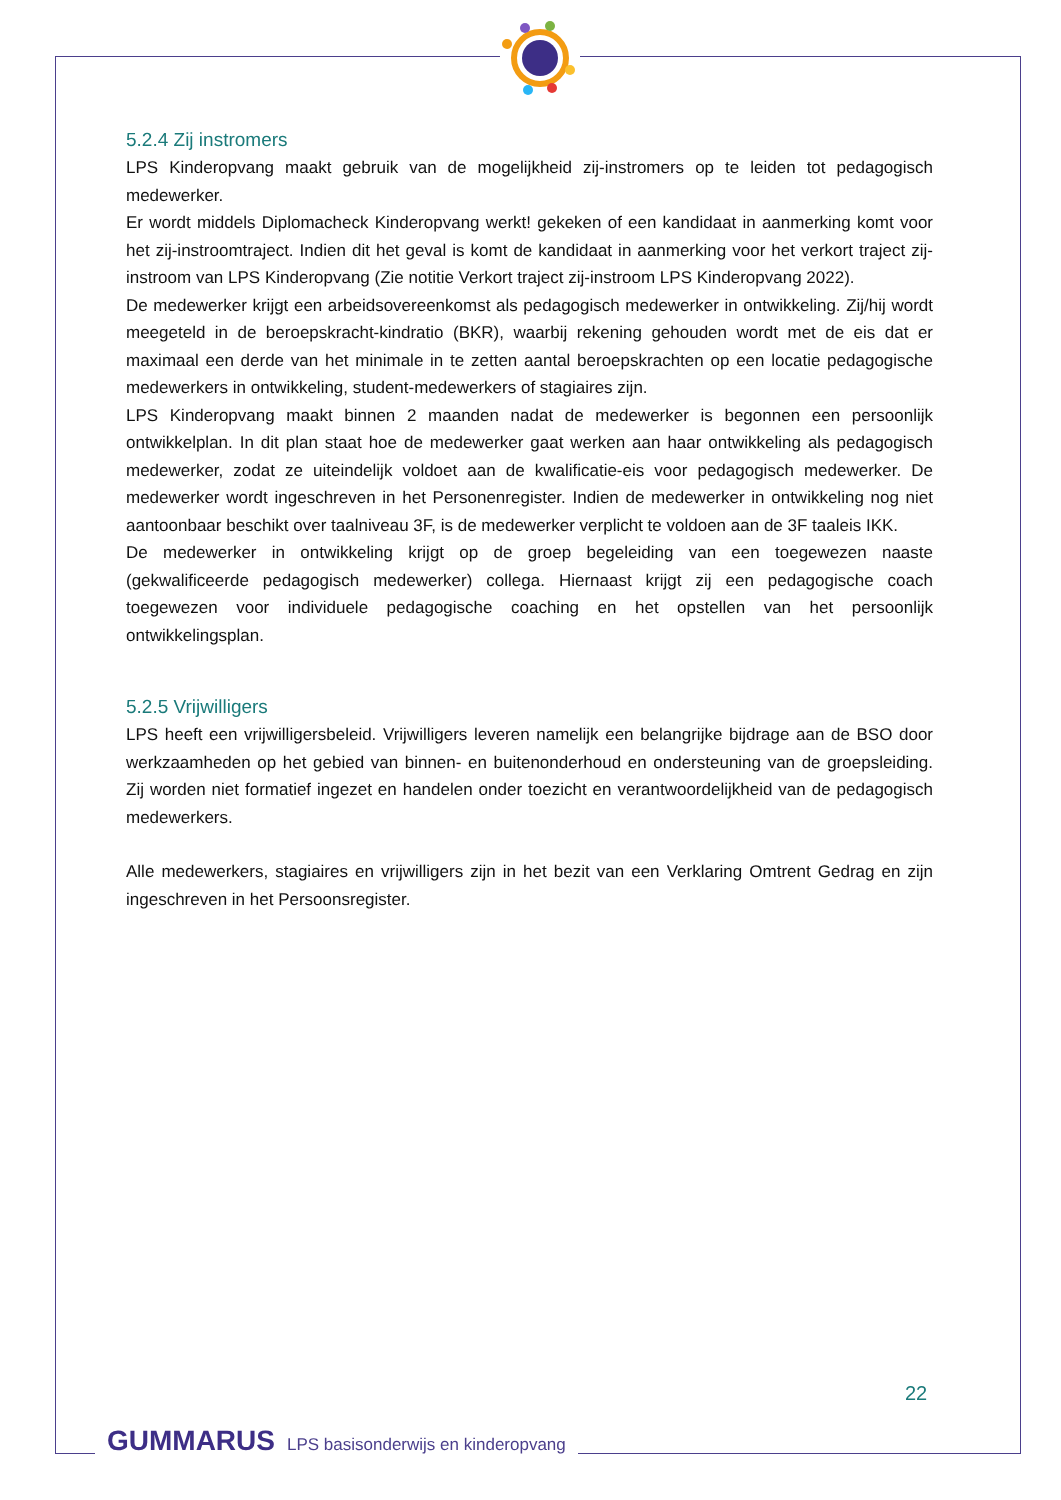5.2.4 Zij instromers
LPS Kinderopvang maakt gebruik van de mogelijkheid zij-instromers op te leiden tot pedagogisch medewerker.
Er wordt middels Diplomacheck Kinderopvang werkt! gekeken of een kandidaat in aanmerking komt voor het zij-instroomtraject. Indien dit het geval is komt de kandidaat in aanmerking voor het verkort traject zij-instroom van LPS Kinderopvang (Zie notitie Verkort traject zij-instroom LPS Kinderopvang 2022).
De medewerker krijgt een arbeidsovereenkomst als pedagogisch medewerker in ontwikkeling. Zij/hij wordt meegeteld in de beroepskracht-kindratio (BKR), waarbij rekening gehouden wordt met de eis dat er maximaal een derde van het minimale in te zetten aantal beroepskrachten op een locatie pedagogische medewerkers in ontwikkeling, student-medewerkers of stagiaires zijn.
LPS Kinderopvang maakt binnen 2 maanden nadat de medewerker is begonnen een persoonlijk ontwikkelplan. In dit plan staat hoe de medewerker gaat werken aan haar ontwikkeling als pedagogisch medewerker, zodat ze uiteindelijk voldoet aan de kwalificatie-eis voor pedagogisch medewerker. De medewerker wordt ingeschreven in het Personenregister. Indien de medewerker in ontwikkeling nog niet aantoonbaar beschikt over taalniveau 3F, is de medewerker verplicht te voldoen aan de 3F taaleis IKK.
De medewerker in ontwikkeling krijgt op de groep begeleiding van een toegewezen naaste (gekwalificeerde pedagogisch medewerker) collega. Hiernaast krijgt zij een pedagogische coach toegewezen voor individuele pedagogische coaching en het opstellen van het persoonlijk ontwikkelingsplan.
5.2.5 Vrijwilligers
LPS heeft een vrijwilligersbeleid. Vrijwilligers leveren namelijk een belangrijke bijdrage aan de BSO door werkzaamheden op het gebied van binnen- en buitenonderhoud en ondersteuning van de groepsleiding. Zij worden niet formatief ingezet en handelen onder toezicht en verantwoordelijkheid van de pedagogisch medewerkers.
Alle medewerkers, stagiaires en vrijwilligers zijn in het bezit van een Verklaring Omtrent Gedrag en zijn ingeschreven in het Persoonsregister.
22
GUMMARUS LPS basisonderwijs en kinderopvang